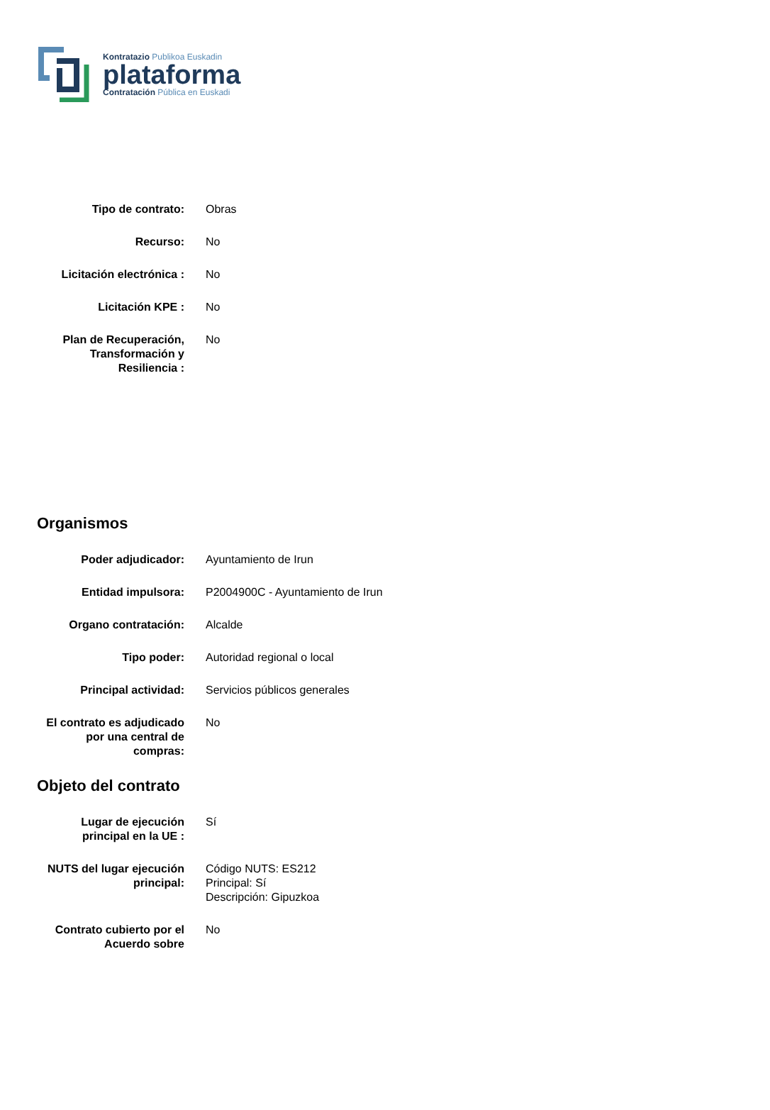Kontratazio Publikoa Euskadin
plataforma
Contratación Pública en Euskadi
| Tipo de contrato: | Obras |
| Recurso: | No |
| Licitación electrónica : | No |
| Licitación KPE : | No |
| Plan de Recuperación, Transformación y Resiliencia : | No |
Organismos
| Poder adjudicador: | Ayuntamiento de Irun |
| Entidad impulsora: | P2004900C - Ayuntamiento de Irun |
| Organo contratación: | Alcalde |
| Tipo poder: | Autoridad regional o local |
| Principal actividad: | Servicios públicos generales |
| El contrato es adjudicado por una central de compras: | No |
Objeto del contrato
| Lugar de ejecución principal en la UE : | Sí |
| NUTS del lugar ejecución principal: | Código NUTS: ES212 Principal: Sí Descripción: Gipuzkoa |
| Contrato cubierto por el Acuerdo sobre | No |